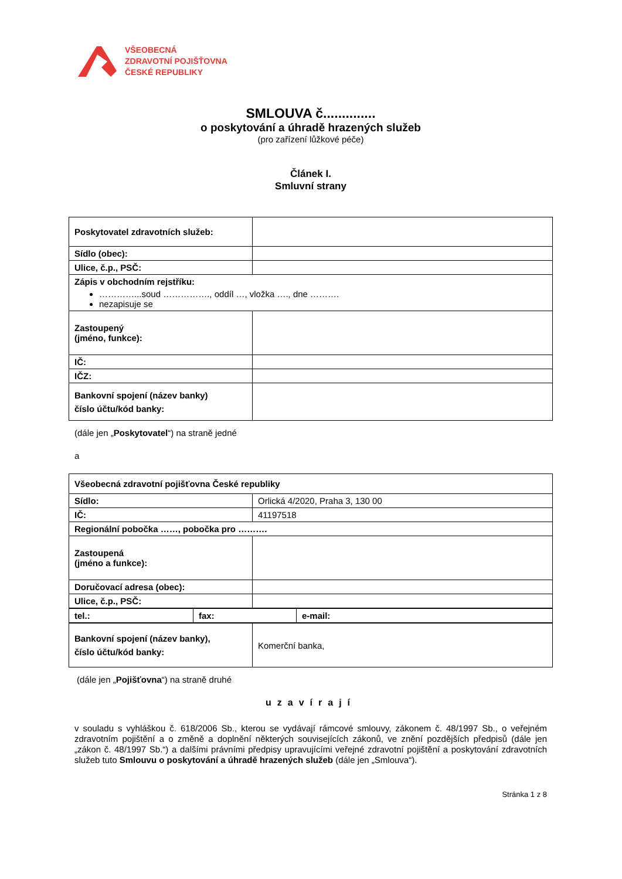VŠEOBECNÁ
ZDRAVOTNÍ POJIŠŤOVNA
ČESKÉ REPUBLIKY
SMLOUVA č..............
o poskytování a úhradě hrazených služeb
(pro zařízení lůžkové péče)
Článek I.
Smluvní strany
| Poskytovatel zdravotních služeb: | |
| Sídlo (obec): | |
| Ulice, č.p., PSČ: | |
| Zápis v obchodním rejstříku: …………...soud ……………., oddíl …, vložka …., dne ………. nezapisuje se | |
| Zastoupený (jméno, funkce): | |
| IČ: | |
| IČZ: | |
| Bankovní spojení (název banky) číslo účtu/kód banky: | |
(dále jen „Poskytovatel“) na straně jedné
a
| Všeobecná zdravotní pojišťovna České republiky | |
| Sídlo: | Orlická 4/2020, Praha 3, 130 00 |
| IČ: | 41197518 |
| Regionální pobočka ……, pobočka pro ………. | |
| Zastoupená (jméno a funkce): | |
| Doručovací adresa (obec): | |
| Ulice, č.p., PSČ: | |
| tel.: | fax: | e-mail: |
| Bankovní spojení (název banky), číslo účtu/kód banky: | Komerční banka, |
(dále jen „Pojišťovna“) na straně druhé
uzavírají
v souladu s vyhláškou č. 618/2006 Sb., kterou se vydávají rámcové smlouvy, zákonem č. 48/1997 Sb., o veřejném zdravotním pojištění a o změně a doplnění některých souvisejících zákonů, ve znění pozdějších předpisů (dále jen „zákon č. 48/1997 Sb.“) a dalšími právními předpisy upravujícími veřejné zdravotní pojištění a poskytování zdravotních služeb tuto Smlouvu o poskytování a úhradě hrazených služeb (dále jen „Smlouva“).
Stránka 1 z 8